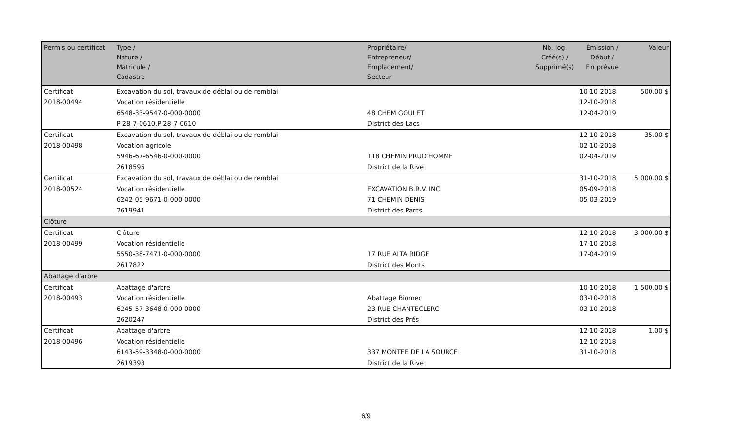| Permis ou certificat | Type / Nature / Matricule / Cadastre | Propriétaire/ Entrepreneur/ Emplacement/ Secteur | Nb. log. Créé(s) / Supprimé(s) | Émission / Début / Fin prévue | Valeur |
| --- | --- | --- | --- | --- | --- |
| Certificat 2018-00494 | Excavation du sol, travaux de déblai ou de remblai Vocation résidentielle 6548-33-9547-0-000-0000 P 28-7-0610,P 28-7-0610 | 48 CHEM GOULET District des Lacs | | 10-10-2018 12-10-2018 12-04-2019 | 500.00 $ |
| Certificat 2018-00498 | Excavation du sol, travaux de déblai ou de remblai Vocation agricole 5946-67-6546-0-000-0000 2618595 | 118 CHEMIN PRUD'HOMME District de la Rive | | 12-10-2018 02-10-2018 02-04-2019 | 35.00 $ |
| Certificat 2018-00524 | Excavation du sol, travaux de déblai ou de remblai Vocation résidentielle 6242-05-9671-0-000-0000 2619941 | EXCAVATION B.R.V. INC 71 CHEMIN DENIS District des Parcs | | 31-10-2018 05-09-2018 05-03-2019 | 5 000.00 $ |
| Clôture | | | | | |
| Certificat 2018-00499 | Clôture Vocation résidentielle 5550-38-7471-0-000-0000 2617822 | 17 RUE ALTA RIDGE District des Monts | | 12-10-2018 17-10-2018 17-04-2019 | 3 000.00 $ |
| Abattage d'arbre | | | | | |
| Certificat 2018-00493 | Abattage d'arbre Vocation résidentielle 6245-57-3648-0-000-0000 2620247 | Abattage Biomec 23 RUE CHANTECLERC District des Prés | | 10-10-2018 03-10-2018 03-10-2018 | 1 500.00 $ |
| Certificat 2018-00496 | Abattage d'arbre Vocation résidentielle 6143-59-3348-0-000-0000 2619393 | 337 MONTEE DE LA SOURCE District de la Rive | | 12-10-2018 12-10-2018 31-10-2018 | 1.00 $ |
6/9